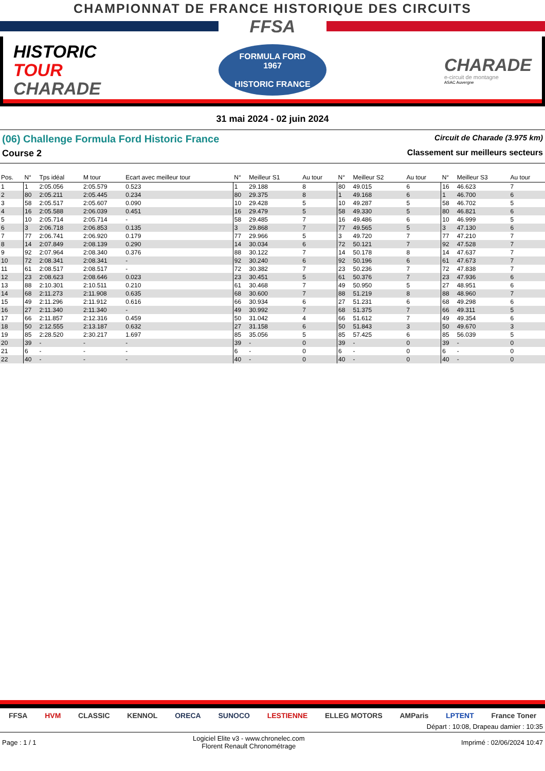CHAMPIONNAT DE FRANCE HISTORIQUE DES CIRCUITS
FFSA
HISTORIC
TOUR
CHARADE
FORMULA FORD
1967
HISTORIC FRANCE
CHARADE
e-circuit de montagne
ASAC Auvergne
31 mai 2024 - 02 juin 2024
(06) Challenge Formula Ford Historic France Circuit de Charade (3.975 km)
Course 2 Classement sur meilleurs secteurs
| Pos. | N° | Tps idéal | M tour | Ecart avec meilleur tour | N° | Meilleur S1 | Au tour | N° | Meilleur S2 | Au tour | N° | Meilleur S3 | Au tour |
| --- | --- | --- | --- | --- | --- | --- | --- | --- | --- | --- | --- | --- | --- |
| 1 | 1 | 2:05.056 | 2:05.579 | 0.523 | 1 | 29.188 | 8 | 80 | 49.015 | 6 | 16 | 46.623 | 7 |
| 2 | 80 | 2:05.211 | 2:05.445 | 0.234 | 80 | 29.375 | 8 | 1 | 49.168 | 6 | 1 | 46.700 | 6 |
| 3 | 58 | 2:05.517 | 2:05.607 | 0.090 | 10 | 29.428 | 5 | 10 | 49.287 | 5 | 58 | 46.702 | 5 |
| 4 | 16 | 2:05.588 | 2:06.039 | 0.451 | 16 | 29.479 | 5 | 58 | 49.330 | 5 | 80 | 46.821 | 6 |
| 5 | 10 | 2:05.714 | 2:05.714 | - | 58 | 29.485 | 7 | 16 | 49.486 | 6 | 10 | 46.999 | 5 |
| 6 | 3 | 2:06.718 | 2:06.853 | 0.135 | 3 | 29.868 | 7 | 77 | 49.565 | 5 | 3 | 47.130 | 6 |
| 7 | 77 | 2:06.741 | 2:06.920 | 0.179 | 77 | 29.966 | 5 | 3 | 49.720 | 7 | 77 | 47.210 | 7 |
| 8 | 14 | 2:07.849 | 2:08.139 | 0.290 | 14 | 30.034 | 6 | 72 | 50.121 | 7 | 92 | 47.528 | 7 |
| 9 | 92 | 2:07.964 | 2:08.340 | 0.376 | 88 | 30.122 | 7 | 14 | 50.178 | 8 | 14 | 47.637 | 7 |
| 10 | 72 | 2:08.341 | 2:08.341 | - | 92 | 30.240 | 6 | 92 | 50.196 | 6 | 61 | 47.673 | 7 |
| 11 | 61 | 2:08.517 | 2:08.517 | - | 72 | 30.382 | 7 | 23 | 50.236 | 7 | 72 | 47.838 | 7 |
| 12 | 23 | 2:08.623 | 2:08.646 | 0.023 | 23 | 30.451 | 5 | 61 | 50.376 | 7 | 23 | 47.936 | 6 |
| 13 | 88 | 2:10.301 | 2:10.511 | 0.210 | 61 | 30.468 | 7 | 49 | 50.950 | 5 | 27 | 48.951 | 6 |
| 14 | 68 | 2:11.273 | 2:11.908 | 0.635 | 68 | 30.600 | 7 | 88 | 51.219 | 8 | 88 | 48.960 | 7 |
| 15 | 49 | 2:11.296 | 2:11.912 | 0.616 | 66 | 30.934 | 6 | 27 | 51.231 | 6 | 68 | 49.298 | 6 |
| 16 | 27 | 2:11.340 | 2:11.340 | - | 49 | 30.992 | 7 | 68 | 51.375 | 7 | 66 | 49.311 | 5 |
| 17 | 66 | 2:11.857 | 2:12.316 | 0.459 | 50 | 31.042 | 4 | 66 | 51.612 | 7 | 49 | 49.354 | 6 |
| 18 | 50 | 2:12.555 | 2:13.187 | 0.632 | 27 | 31.158 | 6 | 50 | 51.843 | 3 | 50 | 49.670 | 3 |
| 19 | 85 | 2:28.520 | 2:30.217 | 1.697 | 85 | 35.056 | 5 | 85 | 57.425 | 6 | 85 | 56.039 | 5 |
| 20 | 39 | - | - | - | 39 | - | 0 | 39 | - | 0 | 39 | - | 0 |
| 21 | 6 | - | - | - | 6 | - | 0 | 6 | - | 0 | 6 | - | 0 |
| 22 | 40 | - | - | - | 40 | - | 0 | 40 | - | 0 | 40 | - | 0 |
FFSA HVM CLASSIC KENNOL ORECA SUNOCO LESTIENNE ELLEG MOTORS AMParis LPTENT France Toner
Départ : 10:08, Drapeau damier : 10:35
Page : 1 / 1 Logiciel Elite v3 - www.chronelec.com
Florent Renault Chronométrage Imprimé : 02/06/2024 10:47